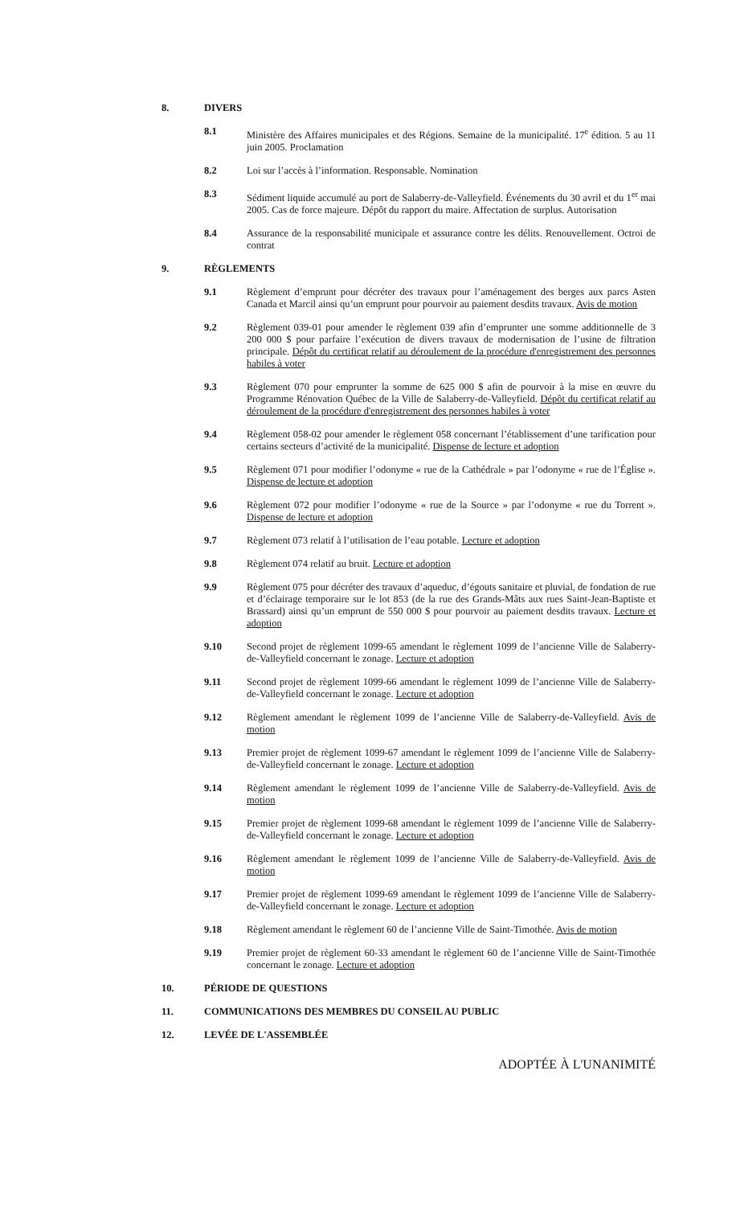8. DIVERS
8.1 Ministère des Affaires municipales et des Régions. Semaine de la municipalité. 17<sup>e</sup> édition. 5 au 11 juin 2005. Proclamation
8.2 Loi sur l’accès à l’information. Responsable. Nomination
8.3 Sédiment liquide accumulé au port de Salaberry-de-Valleyfield. Événements du 30 avril et du 1<sup>er</sup> mai 2005. Cas de force majeure. Dépôt du rapport du maire. Affectation de surplus. Autorisation
8.4 Assurance de la responsabilité municipale et assurance contre les délits. Renouvellement. Octroi de contrat
9. RÈGLEMENTS
9.1 Règlement d’emprunt pour décréter des travaux pour l’aménagement des berges aux parcs Asten Canada et Marcil ainsi qu’un emprunt pour pourvoir au paiement desdits travaux. Avis de motion
9.2 Règlement 039-01 pour amender le règlement 039 afin d’emprunter une somme additionnelle de 3 200 000 $ pour parfaire l’exécution de divers travaux de modernisation de l’usine de filtration principale. Dépôt du certificat relatif au déroulement de la procédure d'enregistrement des personnes habiles à voter
9.3 Règlement 070 pour emprunter la somme de 625 000 $ afin de pourvoir à la mise en œuvre du Programme Rénovation Québec de la Ville de Salaberry-de-Valleyfield. Dépôt du certificat relatif au déroulement de la procédure d'enregistrement des personnes habiles à voter
9.4 Règlement 058-02 pour amender le règlement 058 concernant l’établissement d’une tarification pour certains secteurs d’activité de la municipalité. Dispense de lecture et adoption
9.5 Règlement 071 pour modifier l’odonyme « rue de la Cathédrale » par l’odonyme « rue de l’Église ». Dispense de lecture et adoption
9.6 Règlement 072 pour modifier l’odonyme « rue de la Source » par l’odonyme « rue du Torrent ». Dispense de lecture et adoption
9.7 Règlement 073 relatif à l’utilisation de l’eau potable. Lecture et adoption
9.8 Règlement 074 relatif au bruit. Lecture et adoption
9.9 Règlement 075 pour décréter des travaux d’aqueduc, d’égouts sanitaire et pluvial, de fondation de rue et d’éclairage temporaire sur le lot 853 (de la rue des Grands-Mâts aux rues Saint-Jean-Baptiste et Brassard) ainsi qu’un emprunt de 550 000 $ pour pourvoir au paiement desdits travaux. Lecture et adoption
9.10 Second projet de règlement 1099-65 amendant le règlement 1099 de l’ancienne Ville de Salaberry-de-Valleyfield concernant le zonage. Lecture et adoption
9.11 Second projet de règlement 1099-66 amendant le règlement 1099 de l’ancienne Ville de Salaberry-de-Valleyfield concernant le zonage. Lecture et adoption
9.12 Règlement amendant le règlement 1099 de l’ancienne Ville de Salaberry-de-Valleyfield. Avis de motion
9.13 Premier projet de règlement 1099-67 amendant le règlement 1099 de l’ancienne Ville de Salaberry-de-Valleyfield concernant le zonage. Lecture et adoption
9.14 Règlement amendant le règlement 1099 de l’ancienne Ville de Salaberry-de-Valleyfield. Avis de motion
9.15 Premier projet de règlement 1099-68 amendant le règlement 1099 de l’ancienne Ville de Salaberry-de-Valleyfield concernant le zonage. Lecture et adoption
9.16 Règlement amendant le règlement 1099 de l’ancienne Ville de Salaberry-de-Valleyfield. Avis de motion
9.17 Premier projet de règlement 1099-69 amendant le règlement 1099 de l’ancienne Ville de Salaberry-de-Valleyfield concernant le zonage. Lecture et adoption
9.18 Règlement amendant le règlement 60 de l’ancienne Ville de Saint-Timothée. Avis de motion
9.19 Premier projet de règlement 60-33 amendant le règlement 60 de l’ancienne Ville de Saint-Timothée concernant le zonage. Lecture et adoption
10. PÉRIODE DE QUESTIONS
11. COMMUNICATIONS DES MEMBRES DU CONSEIL AU PUBLIC
12. LEVÉE DE L'ASSEMBLÉE
ADOPTÉE À L'UNANIMITÉ